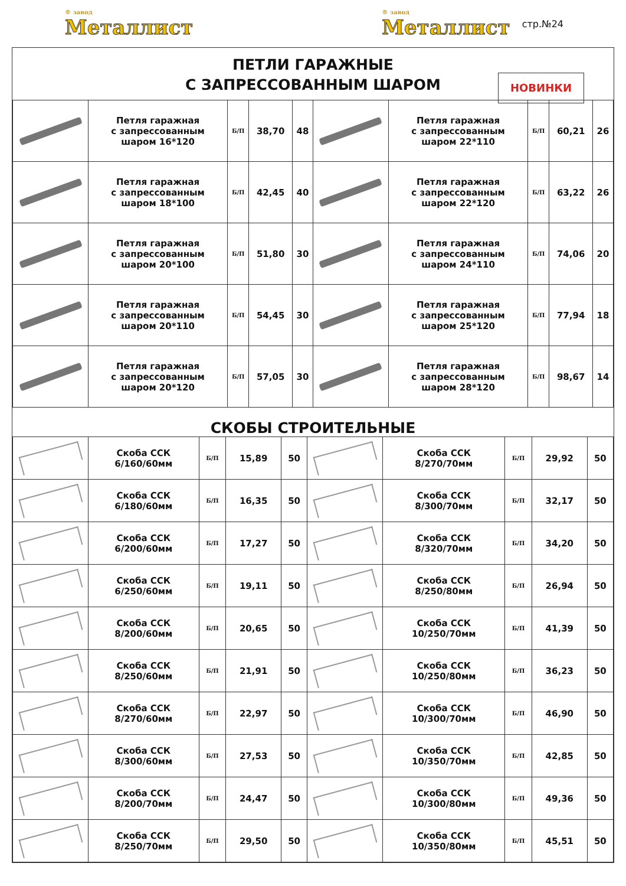® завод
Металлист
® завод
Металлист
стр.№24
ПЕТЛИ ГАРАЖНЫЕ
С ЗАПРЕССОВАННЫМ ШАРОМ
НОВИНКИ
| | Петля гаражная с запрессованным шаром 16*120 | Б/П | 38,70 | 48 | | Петля гаражная с запрессованным шаром 22*110 | Б/П | 60,21 | 26 |
| | Петля гаражная с запрессованным шаром 18*100 | Б/П | 42,45 | 40 | | Петля гаражная с запрессованным шаром 22*120 | Б/П | 63,22 | 26 |
| | Петля гаражная с запрессованным шаром 20*100 | Б/П | 51,80 | 30 | | Петля гаражная с запрессованным шаром 24*110 | Б/П | 74,06 | 20 |
| | Петля гаражная с запрессованным шаром 20*110 | Б/П | 54,45 | 30 | | Петля гаражная с запрессованным шаром 25*120 | Б/П | 77,94 | 18 |
| | Петля гаражная с запрессованным шаром 20*120 | Б/П | 57,05 | 30 | | Петля гаражная с запрессованным шаром 28*120 | Б/П | 98,67 | 14 |
СКОБЫ СТРОИТЕЛЬНЫЕ
| | Скоба ССК 6/160/60мм | Б/П | 15,89 | 50 | | Скоба ССК 8/270/70мм | Б/П | 29,92 | 50 |
| | Скоба ССК 6/180/60мм | Б/П | 16,35 | 50 | | Скоба ССК 8/300/70мм | Б/П | 32,17 | 50 |
| | Скоба ССК 6/200/60мм | Б/П | 17,27 | 50 | | Скоба ССК 8/320/70мм | Б/П | 34,20 | 50 |
| | Скоба ССК 6/250/60мм | Б/П | 19,11 | 50 | | Скоба ССК 8/250/80мм | Б/П | 26,94 | 50 |
| | Скоба ССК 8/200/60мм | Б/П | 20,65 | 50 | | Скоба ССК 10/250/70мм | Б/П | 41,39 | 50 |
| | Скоба ССК 8/250/60мм | Б/П | 21,91 | 50 | | Скоба ССК 10/250/80мм | Б/П | 36,23 | 50 |
| | Скоба ССК 8/270/60мм | Б/П | 22,97 | 50 | | Скоба ССК 10/300/70мм | Б/П | 46,90 | 50 |
| | Скоба ССК 8/300/60мм | Б/П | 27,53 | 50 | | Скоба ССК 10/350/70мм | Б/П | 42,85 | 50 |
| | Скоба ССК 8/200/70мм | Б/П | 24,47 | 50 | | Скоба ССК 10/300/80мм | Б/П | 49,36 | 50 |
| | Скоба ССК 8/250/70мм | Б/П | 29,50 | 50 | | Скоба ССК 10/350/80мм | Б/П | 45,51 | 50 |